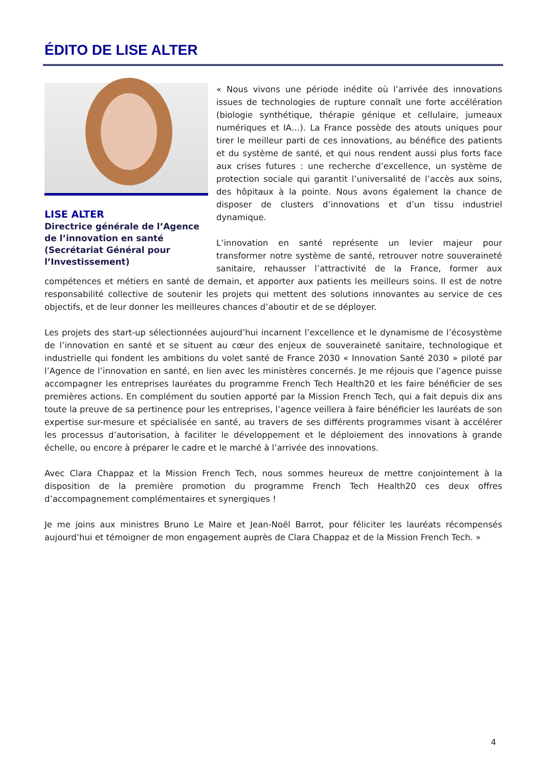ÉDITO DE LISE ALTER
LISE ALTER
Directrice générale de l’Agence de l’innovation en santé (Secrétariat Général pour l’Investissement)
« Nous vivons une période inédite où l’arrivée des innovations issues de technologies de rupture connaît une forte accélération (biologie synthétique, thérapie génique et cellulaire, jumeaux numériques et IA…). La France possède des atouts uniques pour tirer le meilleur parti de ces innovations, au bénéfice des patients et du système de santé, et qui nous rendent aussi plus forts face aux crises futures : une recherche d’excellence, un système de protection sociale qui garantit l’universalité de l’accès aux soins, des hôpitaux à la pointe. Nous avons également la chance de disposer de clusters d’innovations et d’un tissu industriel dynamique.
L’innovation en santé représente un levier majeur pour transformer notre système de santé, retrouver notre souveraineté sanitaire, rehausser l’attractivité de la France, former aux compétences et métiers en santé de demain, et apporter aux patients les meilleurs soins. Il est de notre responsabilité collective de soutenir les projets qui mettent des solutions innovantes au service de ces objectifs, et de leur donner les meilleures chances d’aboutir et de se déployer.
Les projets des start-up sélectionnées aujourd’hui incarnent l’excellence et le dynamisme de l’écosystème de l’innovation en santé et se situent au cœur des enjeux de souveraineté sanitaire, technologique et industrielle qui fondent les ambitions du volet santé de France 2030 « Innovation Santé 2030 » piloté par l’Agence de l’innovation en santé, en lien avec les ministères concernés. Je me réjouis que l’agence puisse accompagner les entreprises lauréates du programme French Tech Health20 et les faire bénéficier de ses premières actions. En complément du soutien apporté par la Mission French Tech, qui a fait depuis dix ans toute la preuve de sa pertinence pour les entreprises, l’agence veillera à faire bénéficier les lauréats de son expertise sur-mesure et spécialisée en santé, au travers de ses différents programmes visant à accélérer les processus d’autorisation, à faciliter le développement et le déploiement des innovations à grande échelle, ou encore à préparer le cadre et le marché à l’arrivée des innovations.
Avec Clara Chappaz et la Mission French Tech, nous sommes heureux de mettre conjointement à la disposition de la première promotion du programme French Tech Health20 ces deux offres d’accompagnement complémentaires et synergiques !
Je me joins aux ministres Bruno Le Maire et Jean-Noël Barrot, pour féliciter les lauréats récompensés aujourd’hui et témoigner de mon engagement auprès de Clara Chappaz et de la Mission French Tech. »
4